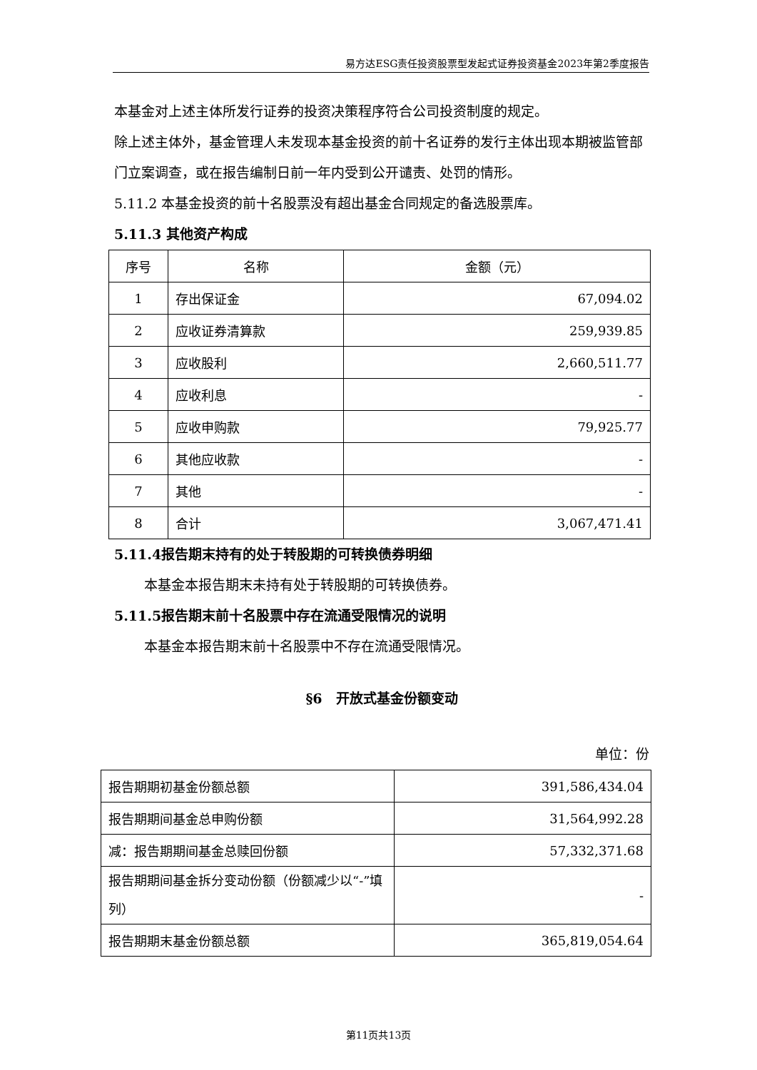易方达ESG责任投资股票型发起式证券投资基金2023年第2季度报告
本基金对上述主体所发行证券的投资决策程序符合公司投资制度的规定。
除上述主体外，基金管理人未发现本基金投资的前十名证券的发行主体出现本期被监管部门立案调查，或在报告编制日前一年内受到公开谴责、处罚的情形。
5.11.2 本基金投资的前十名股票没有超出基金合同规定的备选股票库。
5.11.3 其他资产构成
| 序号 | 名称 | 金额（元） |
| 1 | 存出保证金 | 67,094.02 |
| 2 | 应收证券清算款 | 259,939.85 |
| 3 | 应收股利 | 2,660,511.77 |
| 4 | 应收利息 | - |
| 5 | 应收申购款 | 79,925.77 |
| 6 | 其他应收款 | - |
| 7 | 其他 | - |
| 8 | 合计 | 3,067,471.41 |
5.11.4报告期末持有的处于转股期的可转换债券明细
本基金本报告期末未持有处于转股期的可转换债券。
5.11.5报告期末前十名股票中存在流通受限情况的说明
本基金本报告期末前十名股票中不存在流通受限情况。
§6　开放式基金份额变动
单位：份
| 报告期期初基金份额总额 | 391,586,434.04 |
| 报告期期间基金总申购份额 | 31,564,992.28 |
| 减：报告期期间基金总赎回份额 | 57,332,371.68 |
| 报告期期间基金拆分变动份额（份额减少以“-”填列） | - |
| 报告期期末基金份额总额 | 365,819,054.64 |
第11页共13页